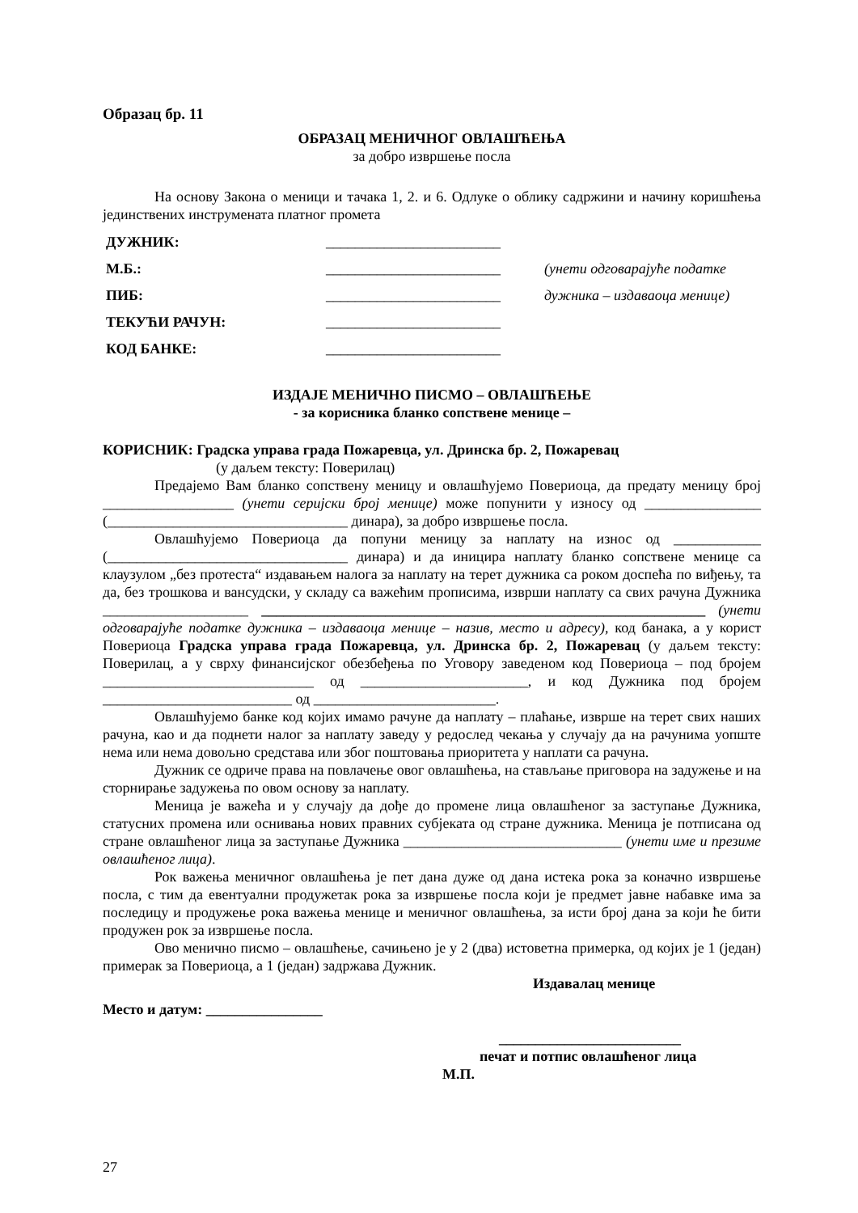Образац бр. 11
ОБРАЗАЦ МЕНИЧНОГ ОВЛАШЋЕЊА
за добро извршење посла
На основу Закона о меници и тачака 1, 2. и 6. Одлуке о облику садржини и начину коришћења јединствених инструмената платног промета
| ДУЖНИК: | ________________________ | |
| М.Б.: | ________________________ | (унети одговарајуће податке |
| ПИБ: | ________________________ | дужника – издаваоца менице) |
| ТЕКУЋИ РАЧУН: | ________________________ | |
| КОД БАНКЕ: | ________________________ | |
ИЗДАЈЕ МЕНИЧНО ПИСМО – ОВЛАШЋЕЊЕ
- за корисника бланко сопствене менице –
КОРИСНИК: Градска управа града Пожаревца, ул. Дринска бр. 2, Пожаревац
(у даљем тексту: Поверилац)
Предајемо Вам бланко сопствену меницу и овлашћујемо Повериоца, да предату меницу број __________________ (унети серијски број менице) може попунити у износу од ________________ (_________________________________ динара), за добро извршење посла.
Овлашћујемо Повериоца да попуни меницу за наплату на износ од ____________ (_________________________________ динара) и да иницира наплату бланко сопствене менице са клаузулом „без протеста“ издавањем налога за наплату на терет дужника са роком доспећа по виђењу, та да, без трошкова и вансудски, у складу са важећим прописима, изврши наплату са свих рачуна Дужника ____________________ _____________________________________________________________ (унети одговарајуће податке дужника – издаваоца менице – назив, место и адресу), код банака, а у корист Повериоца Градска управа града Пожаревца, ул. Дринска бр. 2, Пожаревац (у даљем тексту: Поверилац, а у сврху финансијског обезбеђења по Уговору заведеном код Повериоца – под бројем _____________________________ од _______________________, и код Дужника под бројем __________________________ од _________________________.
Овлашћујемо банке код којих имамо рачуне да наплату – плаћање, изврше на терет свих наших рачуна, као и да поднети налог за наплату заведу у редослед чекања у случају да на рачунима уопште нема или нема довољно средстава или због поштовања приоритета у наплати са рачуна.
Дужник се одриче права на повлачење овог овлашћења, на стављање приговора на задужење и на сторнирање задужења по овом основу за наплату.
Меница је важећа и у случају да дође до промене лица овлашћеног за заступање Дужника, статусних промена или оснивања нових правних субјеката од стране дужника. Меница је потписана од стране овлашћеног лица за заступање Дужника ______________________________ (унети име и презиме овлашћеног лица).
Рок важења меничног овлашћења је пет дана дуже од дана истека рока за коначно извршење посла, с тим да евентуални продужетак рока за извршење посла који је предмет јавне набавке има за последицу и продужење рока важења менице и меничног овлашћења, за исти број дана за који ће бити продужен рок за извршење посла.
Ово менично писмо – овлашћење, сачињено је у 2 (два) истоветна примерка, од којих је 1 (један) примерак за Повериоца, а 1 (један) задржава Дужник.
Издавалац менице
Место и датум: ________________
_________________________
печат и потпис овлашћеног лица
М.П.
27